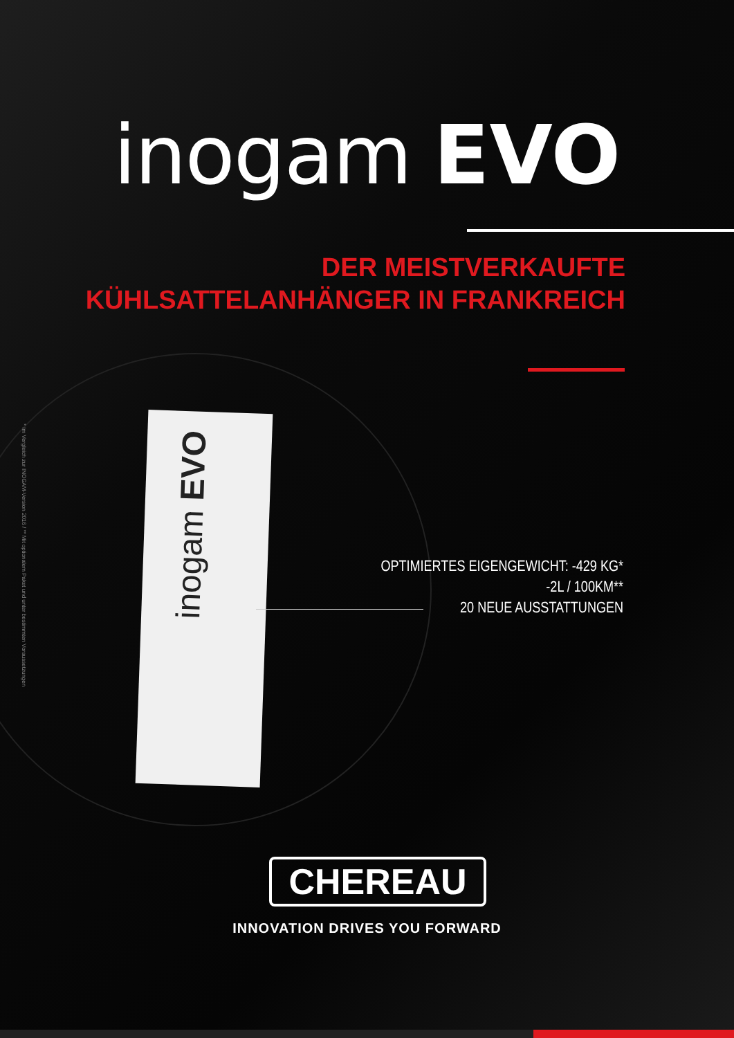inogam EVO
DER MEISTVERKAUFTE
KÜHLSATTELANHÄNGER IN FRANKREICH
inogam EVO
* Im Vergleich zur INOGAM-Version 2016 / ** Mit optionalem Paket und unter bestimmten Voraussetzungen
OPTIMIERTES EIGENGEWICHT: -429 KG*
-2L / 100KM**
20 NEUE AUSSTATTUNGEN
CHEREAU
INNOVATION DRIVES YOU FORWARD